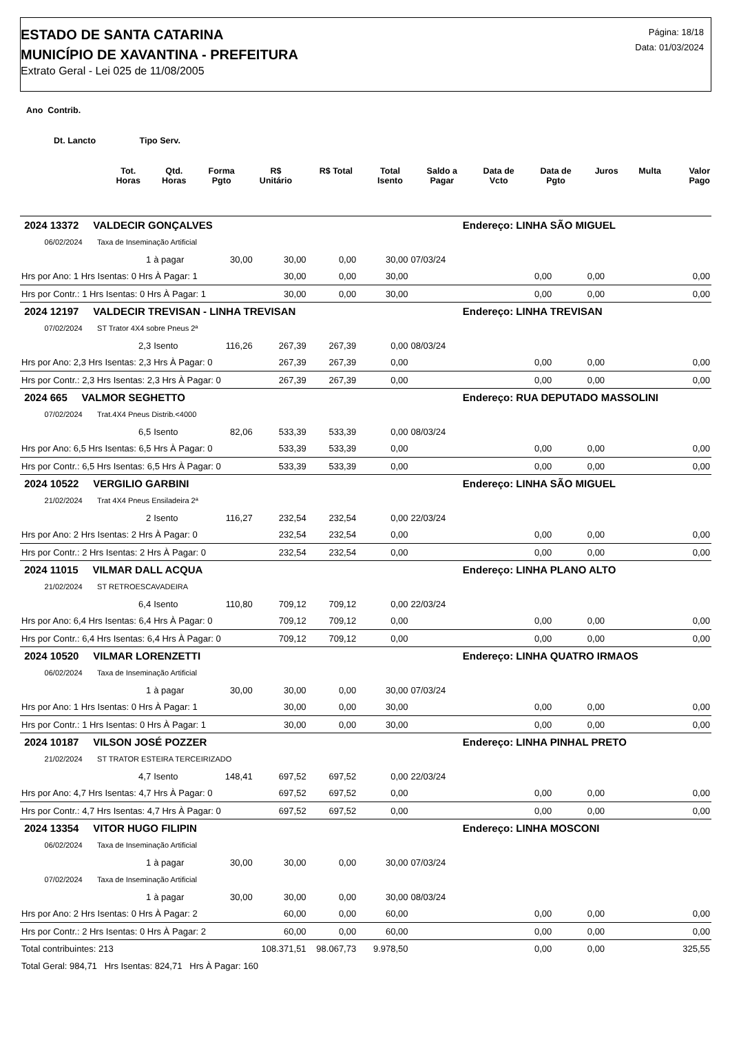ESTADO DE SANTA CATARINA
MUNICÍPIO DE XAVANTINA - PREFEITURA
Extrato Geral - Lei 025 de 11/08/2005
Página: 18/18
Data: 01/03/2024
Ano Contrib.
Dt. Lancto Tipo Serv.
| | Tot. Horas | Qtd. Horas | Forma Pgto | R$ Unitário | R$ Total | Total Isento | Saldo a Pagar | Data de Vcto | Data de Pgto | Juros | Multa | Valor Pago |
| --- | --- | --- | --- | --- | --- | --- | --- | --- | --- | --- | --- | --- |
| 2024 13372 VALDECIR GONÇALVES | | | | | | | Endereço: LINHA SÃO MIGUEL | | | | |
| 06/02/2024 Taxa de Inseminação Artificial | | | | | | | | | | | |
| 1 | à pagar | 30,00 | 30,00 | 0,00 | 30,00 | 07/03/24 | | | | | |
| Hrs por Ano: 1 Hrs Isentas: 0 Hrs À Pagar: 1 | | | 30,00 | 0,00 | 30,00 | | | 0,00 | 0,00 | 0,00 | |
| Hrs por Contr.: 1 Hrs Isentas: 0 Hrs À Pagar: 1 | | | 30,00 | 0,00 | 30,00 | | | 0,00 | 0,00 | 0,00 | |
| 2024 12197 VALDECIR TREVISAN - LINHA TREVISAN | | | | | | | Endereço: LINHA TREVISAN | | | | |
| 07/02/2024 ST Trator 4X4 sobre Pneus 2ª | | | | | | | | | | | |
| 2,3 | Isento | 116,26 | 267,39 | 267,39 | 0,00 | 08/03/24 | | | | | |
| Hrs por Ano: 2,3 Hrs Isentas: 2,3 Hrs À Pagar: 0 | | | 267,39 | 267,39 | 0,00 | | | 0,00 | 0,00 | 0,00 | |
| Hrs por Contr.: 2,3 Hrs Isentas: 2,3 Hrs À Pagar: 0 | | | 267,39 | 267,39 | 0,00 | | | 0,00 | 0,00 | 0,00 | |
| 2024 665 VALMOR SEGHETTO | | | | | | | Endereço: RUA DEPUTADO MASSOLINI | | | | |
| 07/02/2024 Trat.4X4 Pneus Distrib.<4000 | | | | | | | | | | | |
| 6,5 | Isento | 82,06 | 533,39 | 533,39 | 0,00 | 08/03/24 | | | | | |
| Hrs por Ano: 6,5 Hrs Isentas: 6,5 Hrs À Pagar: 0 | | | 533,39 | 533,39 | 0,00 | | | 0,00 | 0,00 | 0,00 | |
| Hrs por Contr.: 6,5 Hrs Isentas: 6,5 Hrs À Pagar: 0 | | | 533,39 | 533,39 | 0,00 | | | 0,00 | 0,00 | 0,00 | |
| 2024 10522 VERGILIO GARBINI | | | | | | | Endereço: LINHA SÃO MIGUEL | | | | |
| 21/02/2024 Trat 4X4 Pneus Ensiladeira 2ª | | | | | | | | | | | |
| 2 | Isento | 116,27 | 232,54 | 232,54 | 0,00 | 22/03/24 | | | | | |
| Hrs por Ano: 2 Hrs Isentas: 2 Hrs À Pagar: 0 | | | 232,54 | 232,54 | 0,00 | | | 0,00 | 0,00 | 0,00 | |
| Hrs por Contr.: 2 Hrs Isentas: 2 Hrs À Pagar: 0 | | | 232,54 | 232,54 | 0,00 | | | 0,00 | 0,00 | 0,00 | |
| 2024 11015 VILMAR DALL ACQUA | | | | | | | Endereço: LINHA PLANO ALTO | | | | |
| 21/02/2024 ST RETROESCAVADEIRA | | | | | | | | | | | |
| 6,4 | Isento | 110,80 | 709,12 | 709,12 | 0,00 | 22/03/24 | | | | | |
| Hrs por Ano: 6,4 Hrs Isentas: 6,4 Hrs À Pagar: 0 | | | 709,12 | 709,12 | 0,00 | | | 0,00 | 0,00 | 0,00 | |
| Hrs por Contr.: 6,4 Hrs Isentas: 6,4 Hrs À Pagar: 0 | | | 709,12 | 709,12 | 0,00 | | | 0,00 | 0,00 | 0,00 | |
| 2024 10520 VILMAR LORENZETTI | | | | | | | Endereço: LINHA QUATRO IRMAOS | | | | |
| 06/02/2024 Taxa de Inseminação Artificial | | | | | | | | | | | |
| 1 | à pagar | 30,00 | 30,00 | 0,00 | 30,00 | 07/03/24 | | | | | |
| Hrs por Ano: 1 Hrs Isentas: 0 Hrs À Pagar: 1 | | | 30,00 | 0,00 | 30,00 | | | 0,00 | 0,00 | 0,00 | |
| Hrs por Contr.: 1 Hrs Isentas: 0 Hrs À Pagar: 1 | | | 30,00 | 0,00 | 30,00 | | | 0,00 | 0,00 | 0,00 | |
| 2024 10187 VILSON JOSÉ POZZER | | | | | | | Endereço: LINHA PINHAL PRETO | | | | |
| 21/02/2024 ST TRATOR ESTEIRA TERCEIRIZADO | | | | | | | | | | | |
| 4,7 | Isento | 148,41 | 697,52 | 697,52 | 0,00 | 22/03/24 | | | | | |
| Hrs por Ano: 4,7 Hrs Isentas: 4,7 Hrs À Pagar: 0 | | | 697,52 | 697,52 | 0,00 | | | 0,00 | 0,00 | 0,00 | |
| Hrs por Contr.: 4,7 Hrs Isentas: 4,7 Hrs À Pagar: 0 | | | 697,52 | 697,52 | 0,00 | | | 0,00 | 0,00 | 0,00 | |
| 2024 13354 VITOR HUGO FILIPIN | | | | | | | Endereço: LINHA MOSCONI | | | | |
| 06/02/2024 Taxa de Inseminação Artificial | | | | | | | | | | | |
| 1 | à pagar | 30,00 | 30,00 | 0,00 | 30,00 | 07/03/24 | | | | | |
| 07/02/2024 Taxa de Inseminação Artificial | | | | | | | | | | | |
| 1 | à pagar | 30,00 | 30,00 | 0,00 | 30,00 | 08/03/24 | | | | | |
| Hrs por Ano: 2 Hrs Isentas: 0 Hrs À Pagar: 2 | | | 60,00 | 0,00 | 60,00 | | | 0,00 | 0,00 | 0,00 | |
| Hrs por Contr.: 2 Hrs Isentas: 0 Hrs À Pagar: 2 | | | 60,00 | 0,00 | 60,00 | | | 0,00 | 0,00 | 0,00 | |
| Total contribuintes: 213 | | | 108.371,51 | 98.067,73 | 9.978,50 | | | 0,00 | 0,00 | 325,55 | |
| Total Geral: 984,71 Hrs Isentas: 824,71 Hrs À Pagar: 160 | | | | | | | | | | | |